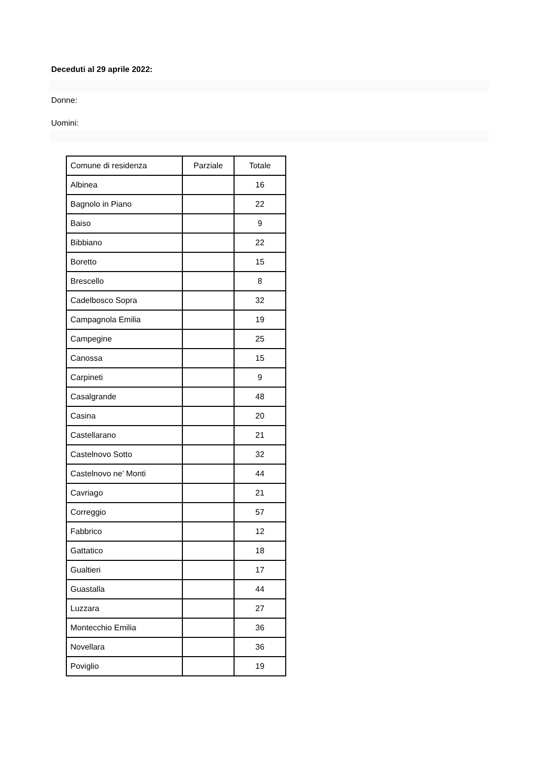Deceduti al 29 aprile 2022:
Donne:
Uomini:
| Comune di residenza | Parziale | Totale |
| Albinea | | 16 |
| Bagnolo in Piano | | 22 |
| Baiso | | 9 |
| Bibbiano | | 22 |
| Boretto | | 15 |
| Brescello | | 8 |
| Cadelbosco Sopra | | 32 |
| Campagnola Emilia | | 19 |
| Campegine | | 25 |
| Canossa | | 15 |
| Carpineti | | 9 |
| Casalgrande | | 48 |
| Casina | | 20 |
| Castellarano | | 21 |
| Castelnovo Sotto | | 32 |
| Castelnovo ne’ Monti | | 44 |
| Cavriago | | 21 |
| Correggio | | 57 |
| Fabbrico | | 12 |
| Gattatico | | 18 |
| Gualtieri | | 17 |
| Guastalla | | 44 |
| Luzzara | | 27 |
| Montecchio Emilia | | 36 |
| Novellara | | 36 |
| Poviglio | | 19 |